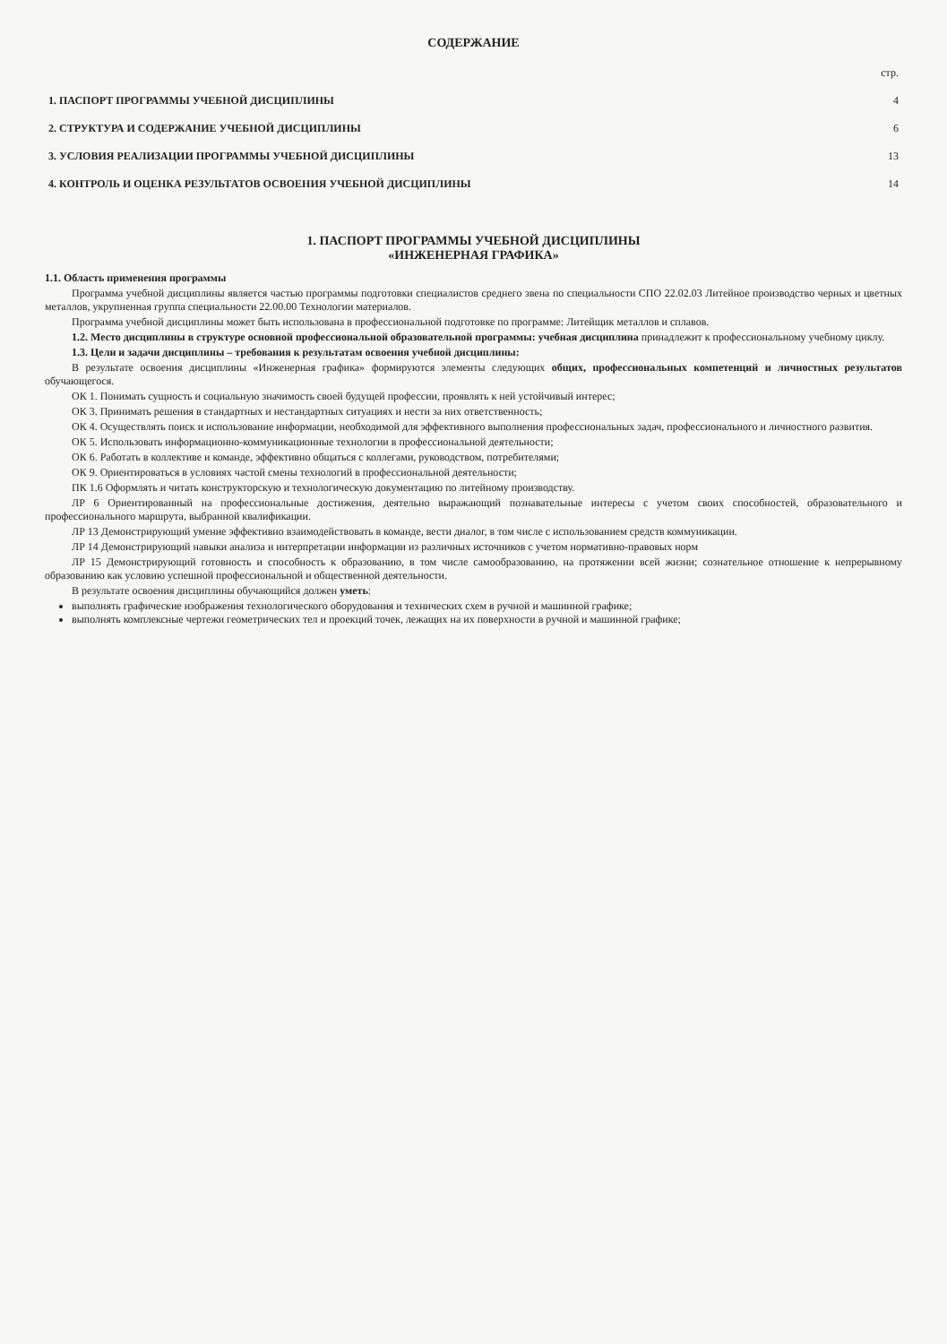СОДЕРЖАНИЕ
| | стр. |
| 1. ПАСПОРТ ПРОГРАММЫ УЧЕБНОЙ ДИСЦИПЛИНЫ | 4 |
| 2. СТРУКТУРА И СОДЕРЖАНИЕ УЧЕБНОЙ ДИСЦИПЛИНЫ | 6 |
| 3. УСЛОВИЯ РЕАЛИЗАЦИИ ПРОГРАММЫ УЧЕБНОЙ ДИСЦИПЛИНЫ | 13 |
| 4. КОНТРОЛЬ И ОЦЕНКА РЕЗУЛЬТАТОВ ОСВОЕНИЯ УЧЕБНОЙ ДИСЦИПЛИНЫ | 14 |
1. ПАСПОРТ ПРОГРАММЫ УЧЕБНОЙ ДИСЦИПЛИНЫ
«ИНЖЕНЕРНАЯ ГРАФИКА»
1.1. Область применения программы
Программа учебной дисциплины является частью программы подготовки специалистов среднего звена по специальности СПО 22.02.03 Литейное производство черных и цветных металлов, укрупненная группа специальности 22.00.00 Технологии материалов.
Программа учебной дисциплины может быть использована в профессиональной подготовке по программе: Литейщик металлов и сплавов.
1.2. Место дисциплины в структуре основной профессиональной образовательной программы: учебная дисциплина принадлежит к профессиональному учебному циклу.
1.3. Цели и задачи дисциплины – требования к результатам освоения учебной дисциплины:
В результате освоения дисциплины «Инженерная графика» формируются элементы следующих общих, профессиональных компетенций и личностных результатов обучающегося.
ОК 1. Понимать сущность и социальную значимость своей будущей профессии, проявлять к ней устойчивый интерес;
ОК 3. Принимать решения в стандартных и нестандартных ситуациях и нести за них ответственность;
ОК 4. Осуществлять поиск и использование информации, необходимой для эффективного выполнения профессиональных задач, профессионального и личностного развития.
ОК 5. Использовать информационно-коммуникационные технологии в профессиональной деятельности;
ОК 6. Работать в коллективе и команде, эффективно общаться с коллегами, руководством, потребителями;
ОК 9. Ориентироваться в условиях частой смены технологий в профессиональной деятельности;
ПК 1.6 Оформлять и читать конструкторскую и технологическую документацию по литейному производству.
ЛР 6 Ориентированный на профессиональные достижения, деятельно выражающий познавательные интересы с учетом своих способностей, образовательного и профессионального маршрута, выбранной квалификации.
ЛР 13 Демонстрирующий умение эффективно взаимодействовать в команде, вести диалог, в том числе с использованием средств коммуникации.
ЛР 14 Демонстрирующий навыки анализа и интерпретации информации из различных источников с учетом нормативно-правовых норм
ЛР 15 Демонстрирующий готовность и способность к образованию, в том числе самообразованию, на протяжении всей жизни; сознательное отношение к непрерывному образованию как условию успешной профессиональной и общественной деятельности.
В результате освоения дисциплины обучающийся должен уметь:
выполнять графические изображения технологического оборудования и технических схем в ручной и машинной графике;
выполнять комплексные чертежи геометрических тел и проекций точек, лежащих на их поверхности в ручной и машинной графике;